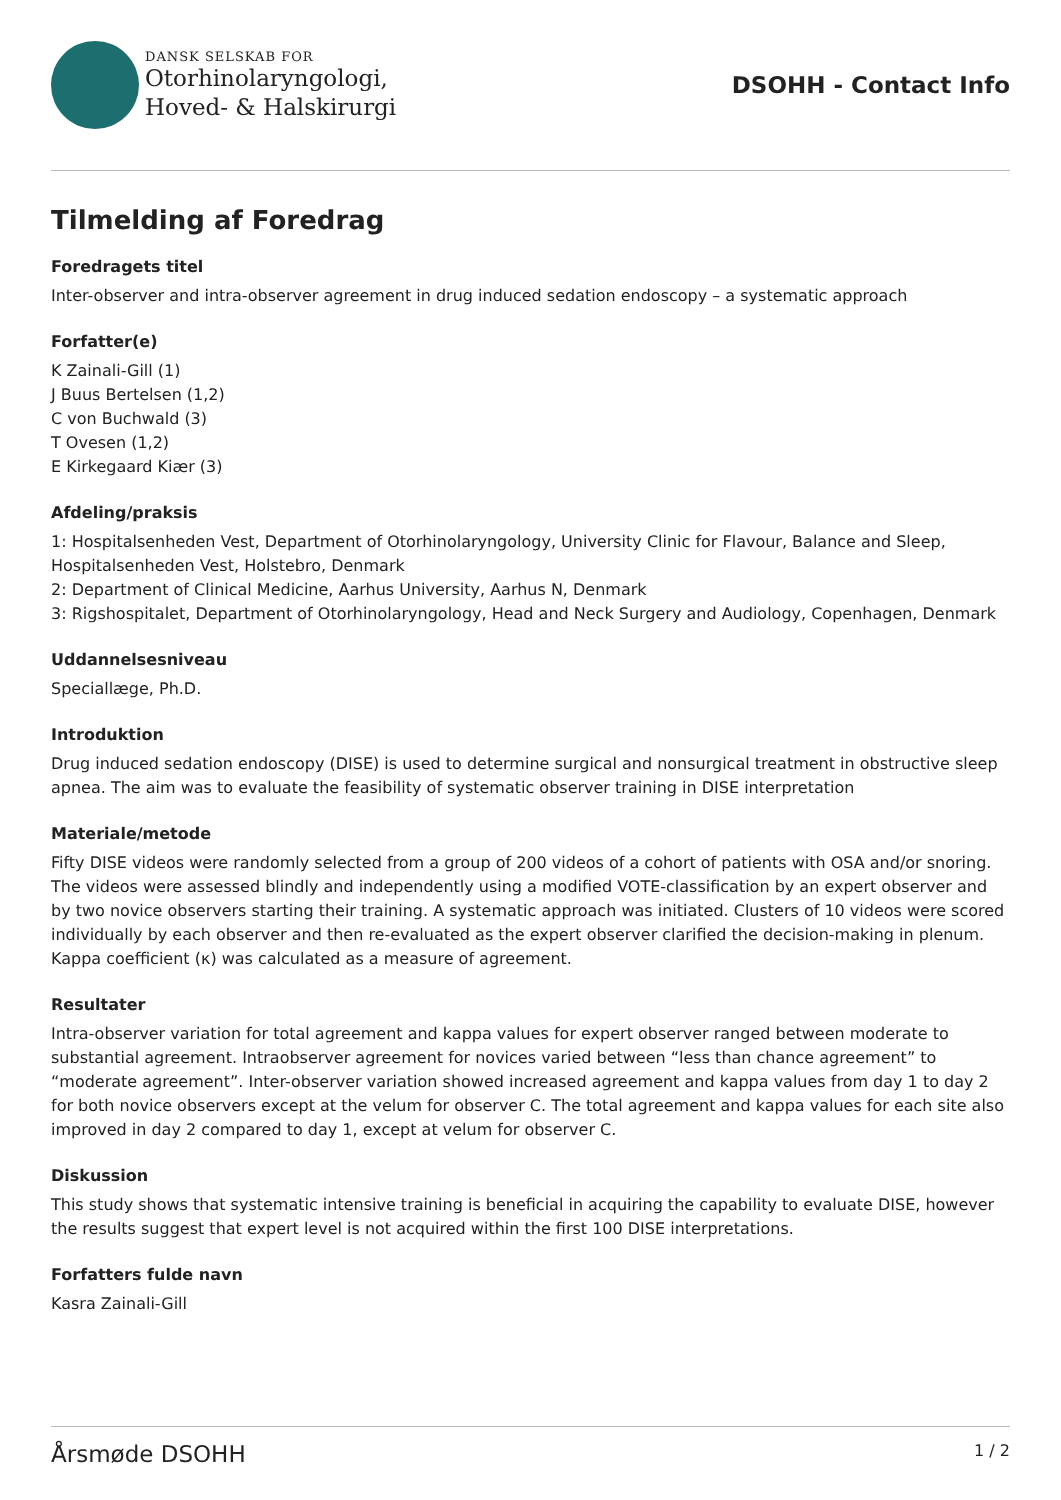DANSK SELSKAB FOR
Otorhinolaryngologi,
Hoved- & Halskirurgi
DSOHH - Contact Info
Tilmelding af Foredrag
Foredragets titel
Inter-observer and intra-observer agreement in drug induced sedation endoscopy – a systematic approach
Forfatter(e)
K Zainali-Gill (1)
J Buus Bertelsen (1,2)
C von Buchwald (3)
T Ovesen (1,2)
E Kirkegaard Kiær (3)
Afdeling/praksis
1: Hospitalsenheden Vest, Department of Otorhinolaryngology, University Clinic for Flavour, Balance and Sleep, Hospitalsenheden Vest, Holstebro, Denmark
2: Department of Clinical Medicine, Aarhus University, Aarhus N, Denmark
3: Rigshospitalet, Department of Otorhinolaryngology, Head and Neck Surgery and Audiology, Copenhagen, Denmark
Uddannelsesniveau
Speciallæge, Ph.D.
Introduktion
Drug induced sedation endoscopy (DISE) is used to determine surgical and nonsurgical treatment in obstructive sleep apnea. The aim was to evaluate the feasibility of systematic observer training in DISE interpretation
Materiale/metode
Fifty DISE videos were randomly selected from a group of 200 videos of a cohort of patients with OSA and/or snoring. The videos were assessed blindly and independently using a modified VOTE-classification by an expert observer and by two novice observers starting their training. A systematic approach was initiated. Clusters of 10 videos were scored individually by each observer and then re-evaluated as the expert observer clarified the decision-making in plenum. Kappa coefficient (κ) was calculated as a measure of agreement.
Resultater
Intra-observer variation for total agreement and kappa values for expert observer ranged between moderate to substantial agreement. Intraobserver agreement for novices varied between “less than chance agreement” to “moderate agreement”. Inter-observer variation showed increased agreement and kappa values from day 1 to day 2 for both novice observers except at the velum for observer C. The total agreement and kappa values for each site also improved in day 2 compared to day 1, except at velum for observer C.
Diskussion
This study shows that systematic intensive training is beneficial in acquiring the capability to evaluate DISE, however the results suggest that expert level is not acquired within the first 100 DISE interpretations.
Forfatters fulde navn
Kasra Zainali-Gill
Årsmøde DSOHH 1 / 2